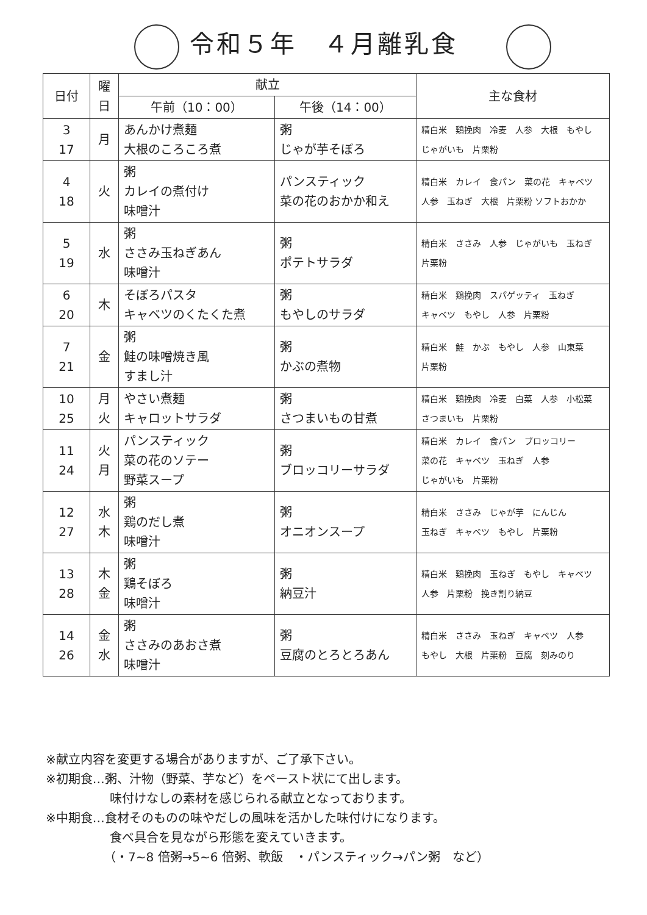令和５年　４月離乳食
| 日付 | 曜 日 | 献立 | | 主な食材 |
| --- | --- | --- | --- | --- |
| | | 午前（10：00） | 午後（14：00） | |
| 3 17 | 月 | あんかけ煮麺 大根のころころ煮 | 粥 じゃが芋そぼろ | 精白米 鶏挽肉 冷麦 人参 大根 もやし じゃがいも 片栗粉 |
| 4 18 | 火 | 粥 カレイの煮付け 味噌汁 | パンスティック 菜の花のおかか和え | 精白米 カレイ 食パン 菜の花 キャベツ 人参 玉ねぎ 大根 片栗粉 ソフトおかか |
| 5 19 | 水 | 粥 ささみ玉ねぎあん 味噌汁 | 粥 ポテトサラダ | 精白米 ささみ 人参 じゃがいも 玉ねぎ 片栗粉 |
| 6 20 | 木 | そぼろパスタ キャベツのくたくた煮 | 粥 もやしのサラダ | 精白米 鶏挽肉 スパゲッティ 玉ねぎ キャベツ もやし 人参 片栗粉 |
| 7 21 | 金 | 粥 鮭の味噌焼き風 すまし汁 | 粥 かぶの煮物 | 精白米 鮭 かぶ もやし 人参 山東菜 片栗粉 |
| 10 25 | 月 火 | やさい煮麺 キャロットサラダ | 粥 さつまいもの甘煮 | 精白米 鶏挽肉 冷麦 白菜 人参 小松菜 さつまいも 片栗粉 |
| 11 24 | 火 月 | パンスティック 菜の花のソテー 野菜スープ | 粥 ブロッコリーサラダ | 精白米 カレイ 食パン ブロッコリー 菜の花 キャベツ 玉ねぎ 人参 じゃがいも 片栗粉 |
| 12 27 | 水 木 | 粥 鶏のだし煮 味噌汁 | 粥 オニオンスープ | 精白米 ささみ じゃが芋 にんじん 玉ねぎ キャベツ もやし 片栗粉 |
| 13 28 | 木 金 | 粥 鶏そぼろ 味噌汁 | 粥 納豆汁 | 精白米 鶏挽肉 玉ねぎ もやし キャベツ 人参 片栗粉 挽き割り納豆 |
| 14 26 | 金 水 | 粥 ささみのあおさ煮 味噌汁 | 粥 豆腐のとろとろあん | 精白米 ささみ 玉ねぎ キャベツ 人参 もやし 大根 片栗粉 豆腐 刻みのり |
※献立内容を変更する場合がありますが、ご了承下さい。
※初期食…粥、汁物（野菜、芋など）をペースト状にて出します。
味付けなしの素材を感じられる献立となっております。
※中期食…食材そのものの味やだしの風味を活かした味付けになります。
食べ具合を見ながら形態を変えていきます。
（・7~8 倍粥→5~6 倍粥、軟飯　・パンスティック→パン粥　など）